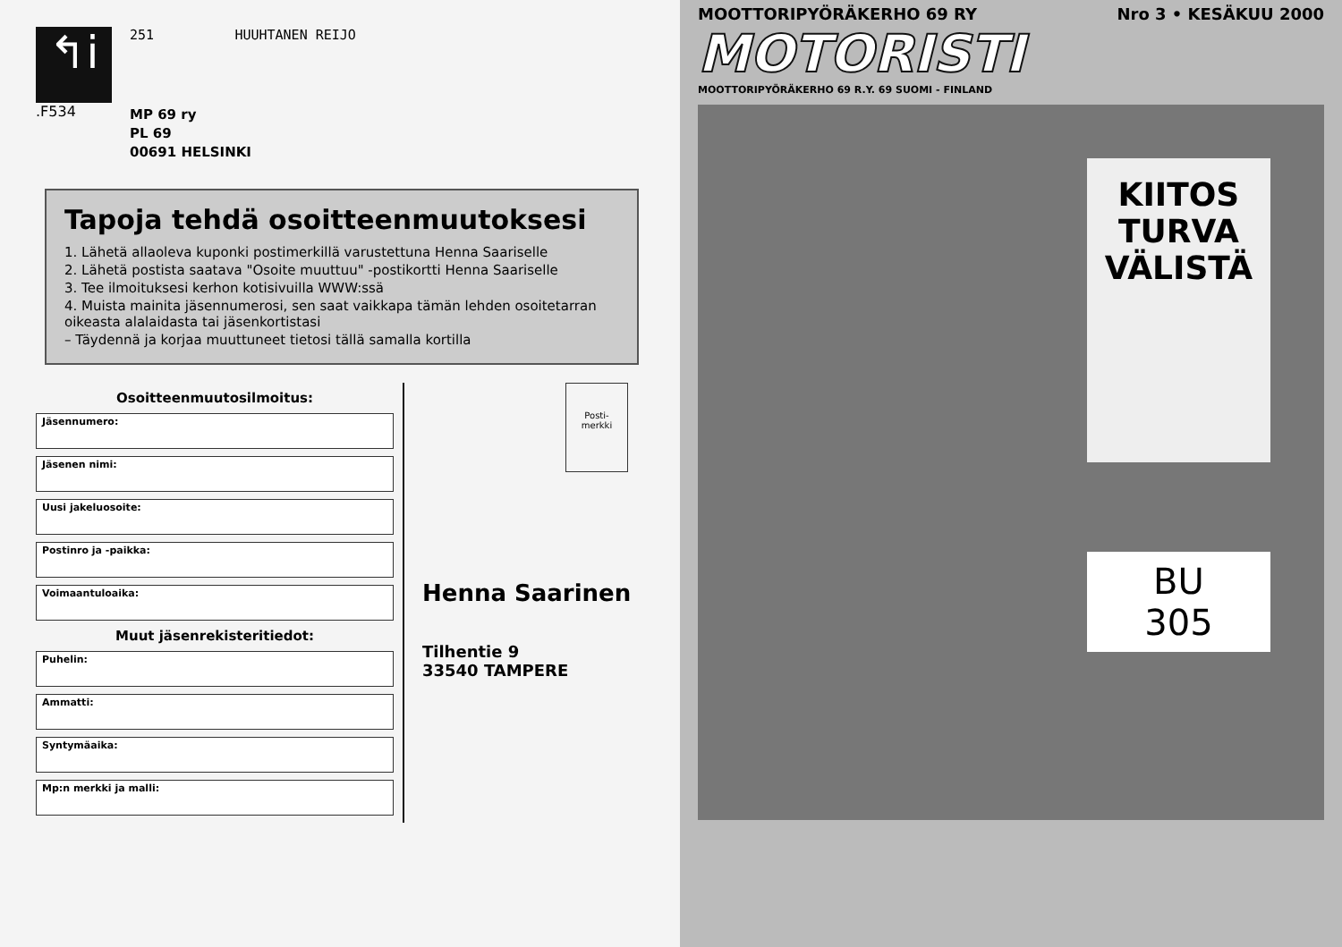↰i
.F534
251 HUUHTANEN REIJO
MP 69 ry
PL 69
00691 HELSINKI
Tapoja tehdä osoitteenmuutoksesi
1. Lähetä allaoleva kuponki postimerkillä varustettuna Henna Saariselle
2. Lähetä postista saatava "Osoite muuttuu" -postikortti Henna Saariselle
3. Tee ilmoituksesi kerhon kotisivuilla WWW:ssä
4. Muista mainita jäsennumerosi, sen saat vaikkapa tämän lehden osoitetarran oikeasta alalaidasta tai jäsenkortistasi
– Täydennä ja korjaa muuttuneet tietosi tällä samalla kortilla
Osoitteenmuutosilmoitus:
Jäsennumero:
Jäsenen nimi:
Uusi jakeluosoite:
Postinro ja -paikka:
Voimaantuloaika:
Muut jäsenrekisteritiedot:
Puhelin:
Ammatti:
Syntymäaika:
Mp:n merkki ja malli:
Posti-
merkki
Henna Saarinen
Tilhentie 9
33540 TAMPERE
MOOTTORIPYÖRÄKERHO 69 RY Nro 3 • KESÄKUU 2000
MOTORISTI
MOOTTORIPYÖRÄKERHO 69 R.Y. 69 SUOMI - FINLAND
KIITOS
TURVA
VÄLISTÄ
BU
305